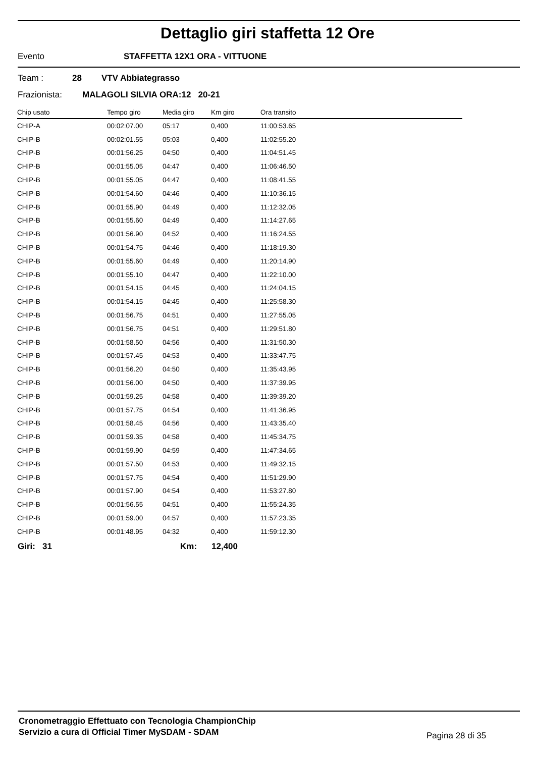Dettaglio giri staffetta 12 Ore
Evento STAFFETTA 12X1 ORA - VITTUONE
Team : 28 VTV Abbiategrasso
Frazionista: MALAGOLI SILVIA ORA:12 20-21
| Chip usato | Tempo giro | Media giro | Km giro | Ora transito |
| --- | --- | --- | --- | --- |
| CHIP-A | 00:02:07.00 | 05:17 | 0,400 | 11:00:53.65 |
| CHIP-B | 00:02:01.55 | 05:03 | 0,400 | 11:02:55.20 |
| CHIP-B | 00:01:56.25 | 04:50 | 0,400 | 11:04:51.45 |
| CHIP-B | 00:01:55.05 | 04:47 | 0,400 | 11:06:46.50 |
| CHIP-B | 00:01:55.05 | 04:47 | 0,400 | 11:08:41.55 |
| CHIP-B | 00:01:54.60 | 04:46 | 0,400 | 11:10:36.15 |
| CHIP-B | 00:01:55.90 | 04:49 | 0,400 | 11:12:32.05 |
| CHIP-B | 00:01:55.60 | 04:49 | 0,400 | 11:14:27.65 |
| CHIP-B | 00:01:56.90 | 04:52 | 0,400 | 11:16:24.55 |
| CHIP-B | 00:01:54.75 | 04:46 | 0,400 | 11:18:19.30 |
| CHIP-B | 00:01:55.60 | 04:49 | 0,400 | 11:20:14.90 |
| CHIP-B | 00:01:55.10 | 04:47 | 0,400 | 11:22:10.00 |
| CHIP-B | 00:01:54.15 | 04:45 | 0,400 | 11:24:04.15 |
| CHIP-B | 00:01:54.15 | 04:45 | 0,400 | 11:25:58.30 |
| CHIP-B | 00:01:56.75 | 04:51 | 0,400 | 11:27:55.05 |
| CHIP-B | 00:01:56.75 | 04:51 | 0,400 | 11:29:51.80 |
| CHIP-B | 00:01:58.50 | 04:56 | 0,400 | 11:31:50.30 |
| CHIP-B | 00:01:57.45 | 04:53 | 0,400 | 11:33:47.75 |
| CHIP-B | 00:01:56.20 | 04:50 | 0,400 | 11:35:43.95 |
| CHIP-B | 00:01:56.00 | 04:50 | 0,400 | 11:37:39.95 |
| CHIP-B | 00:01:59.25 | 04:58 | 0,400 | 11:39:39.20 |
| CHIP-B | 00:01:57.75 | 04:54 | 0,400 | 11:41:36.95 |
| CHIP-B | 00:01:58.45 | 04:56 | 0,400 | 11:43:35.40 |
| CHIP-B | 00:01:59.35 | 04:58 | 0,400 | 11:45:34.75 |
| CHIP-B | 00:01:59.90 | 04:59 | 0,400 | 11:47:34.65 |
| CHIP-B | 00:01:57.50 | 04:53 | 0,400 | 11:49:32.15 |
| CHIP-B | 00:01:57.75 | 04:54 | 0,400 | 11:51:29.90 |
| CHIP-B | 00:01:57.90 | 04:54 | 0,400 | 11:53:27.80 |
| CHIP-B | 00:01:56.55 | 04:51 | 0,400 | 11:55:24.35 |
| CHIP-B | 00:01:59.00 | 04:57 | 0,400 | 11:57:23.35 |
| CHIP-B | 00:01:48.95 | 04:32 | 0,400 | 11:59:12.30 |
Giri: 31 Km: 12,400
Cronometraggio Effettuato con Tecnologia ChampionChip
Servizio a cura di Official Timer MySDAM - SDAM
Pagina 28 di 35